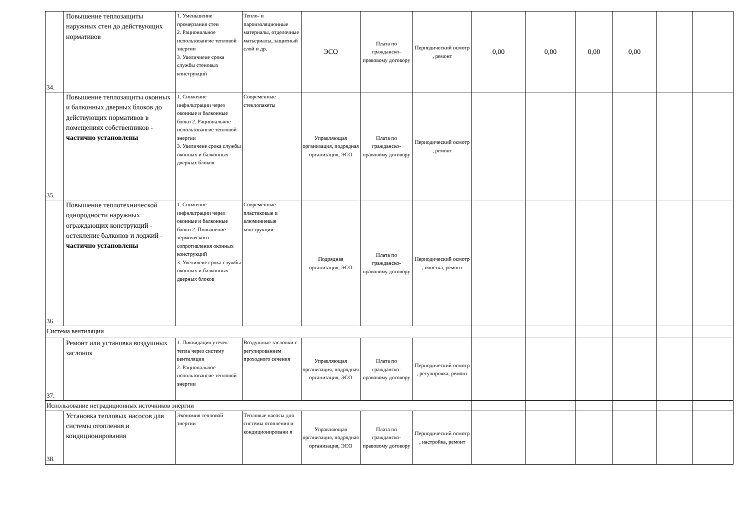| 34. | Повышение теплозащиты наружных стен до действующих нормативов | 1. Уменьшение промерзания стен 2. Рациональное использовангие тепловой энергии 3. Увеличиеие срока службы стеновых конструкций | Тепло- и пароизоляционные материалы, отделочные матьериалы, защитный слой и др. | ЭСО | Плата по гражданско-правовому договору | Периодический осмотр , ремонт | 0,00 | 0,00 | 0,00 | 0,00 | | |
| 35. | Повышение теплозащиты оконных и балконных дверных блоков до действующих нормативов в помещениях собственников - частично установлены | 1. Снижение инфильтрации через оконные и балконные блоки 2. Рациональное использовангие тепловой энергии 3. Увеличеие срока службы оконных и балконных дверных блоков | Современные стеклопакеты | Управляющая организация, подрядная организация, ЭСО | Плата по гражданско-правовому договору | Периодический осмотр , ремонт | | | | | | |
| 36. | Повышение теплотехнической однородности наружных ограждающих конструкций - остекление балконов и лоджий - частично установлены | 1. Снижение инфильтрации через оконные и балконные блоки 2. Повышение термического сопротивления оконных конструкций 3. Увеличеие срока службы оконных и балконных дверных блоков | Современные пластиковые и алюминиевые конструкции | Подрядная организация, ЭСО | Плата по гражданско-правовому договору | Периодический осмотр , очистка, ремонт | | | | | | |
| Система вентиляции | | | | | | | | | | | | |
| 37. | Ремонт или установка воздушных заслонок | 1. Ликвидация утечек тепла через систему вентиляции 2. Рациональное использовангие тепловой энергии | Воздушные заслонки с регулированием проходного сечения | Управляющая организация, подрядная организация, ЭСО | Плата по гражданско-правовому договору | Периодический осмотр , регулировка, ремонт | | | | | | |
| Использование нетрадиционных источников энергии | | | | | | | | | | | | |
| 38. | Установка тепловых насосов для системы отопления и кондиционирования | Экономия тепловой энергии | Тепловые насосы для системы отопления и кондиционировани я | Управляющая организация, подрядная организация, ЭСО | Плата по гражданско-правовому договору | Периодический осмотр , настройка, ремонт | | | | | | |